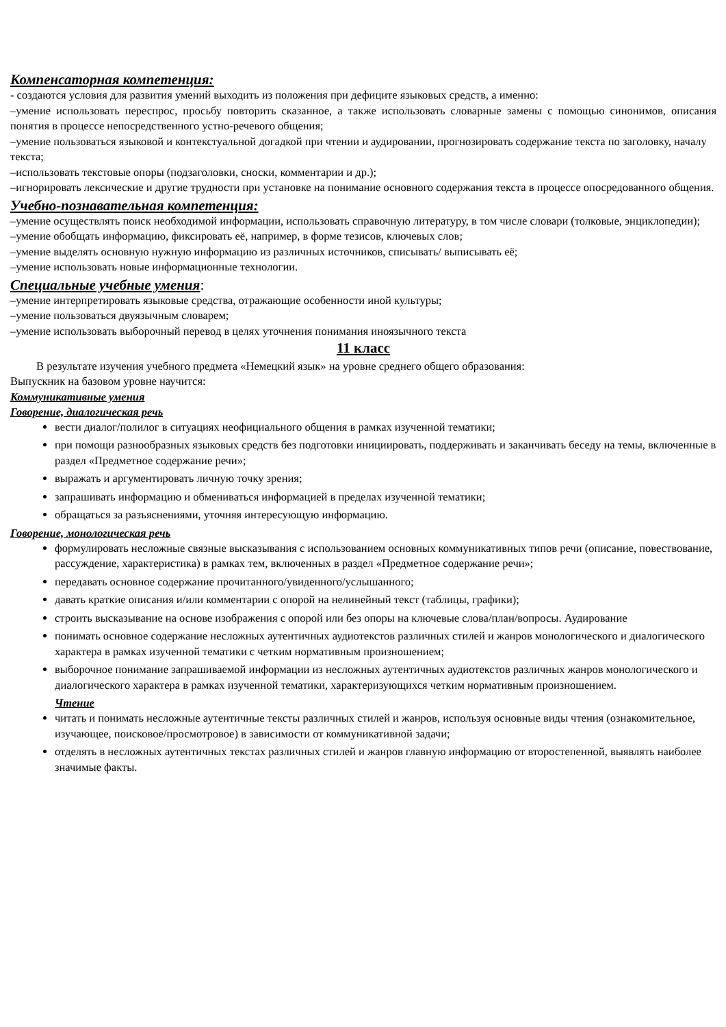Компенсаторная компетенция:
- создаются условия для развития умений выходить из положения при дефиците языковых средств, а именно:
–умение использовать переспрос, просьбу повторить сказанное, а также использовать словарные замены с помощью синонимов, описания понятия в процессе непосредственного устно-речевого общения;
–умение пользоваться языковой и контекстуальной догадкой при чтении и аудировании, прогнозировать содержание текста по заголовку, началу текста;
–использовать текстовые опоры (подзаголовки, сноски, комментарии и др.);
–игнорировать лексические и другие трудности при установке на понимание основного содержания текста в процессе опосредованного общения.
Учебно-познавательная компетенция:
–умение осуществлять поиск необходимой информации, использовать справочную литературу, в том числе словари (толковые, энциклопедии);
–умение обобщать информацию, фиксировать её, например, в форме тезисов, ключевых слов;
–умение выделять основную нужную информацию из различных источников, списывать/ выписывать её;
–умение использовать новые информационные технологии.
Специальные учебные умения:
–умение интерпретировать языковые средства, отражающие особенности иной культуры;
–умение пользоваться двуязычным словарем;
–умение использовать выборочный перевод в целях уточнения понимания иноязычного текста
11 класс
В результате изучения учебного предмета «Немецкий язык» на уровне среднего общего образования:
Выпускник на базовом уровне научится:
Коммуникативные умения
Говорение, диалогическая речь
вести диалог/полилог в ситуациях неофициального общения в рамках изученной тематики;
при помощи разнообразных языковых средств без подготовки инициировать, поддерживать и заканчивать беседу на темы, включенные в раздел «Предметное содержание речи»;
выражать и аргументировать личную точку зрения;
запрашивать информацию и обмениваться информацией в пределах изученной тематики;
обращаться за разъяснениями, уточняя интересующую информацию.
Говорение, монологическая речь
формулировать несложные связные высказывания с использованием основных коммуникативных типов речи (описание, повествование, рассуждение, характеристика) в рамках тем, включенных в раздел «Предметное содержание речи»;
передавать основное содержание прочитанного/увиденного/услышанного;
давать краткие описания и/или комментарии с опорой на нелинейный текст (таблицы, графики);
строить высказывание на основе изображения с опорой или без опоры на ключевые слова/план/вопросы. Аудирование
понимать основное содержание несложных аутентичных аудиотекстов различных стилей и жанров монологического и диалогического характера в рамках изученной тематики с четким нормативным произношением;
выборочное понимание запрашиваемой информации из несложных аутентичных аудиотекстов различных жанров монологического и диалогического характера в рамках изученной тематики, характеризующихся четким нормативным произношением.
Чтение
читать и понимать несложные аутентичные тексты различных стилей и жанров, используя основные виды чтения (ознакомительное, изучающее, поисковое/просмотровое) в зависимости от коммуникативной задачи;
отделять в несложных аутентичных текстах различных стилей и жанров главную информацию от второстепенной, выявлять наиболее значимые факты.